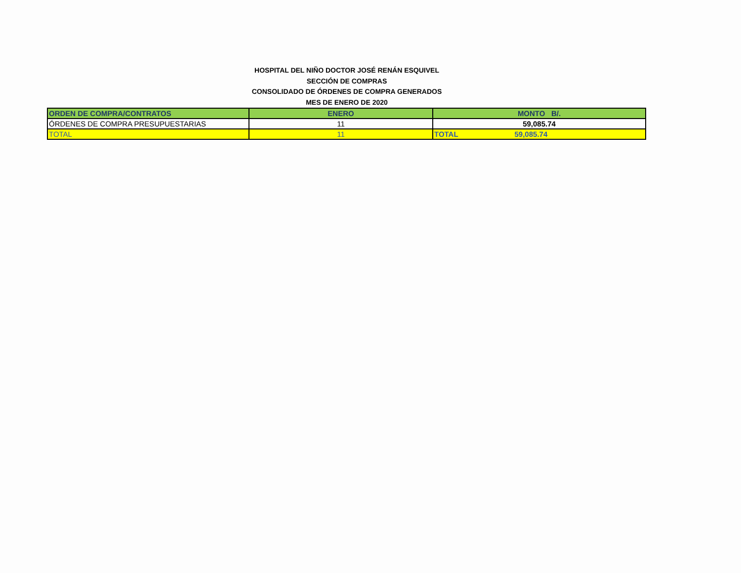HOSPITAL DEL NIÑO DOCTOR JOSÉ RENÁN ESQUIVEL
SECCIÓN DE COMPRAS
CONSOLIDADO DE ÓRDENES DE COMPRA GENERADOS
MES DE ENERO DE 2020
| ORDEN DE COMPRA/CONTRATOS | ENERO | MONTO B/. |
| --- | --- | --- |
| ÓRDENES DE COMPRA PRESUPUESTARIAS | 11 | 59,085.74 |
| TOTAL | 11 | TOTAL 59,085.74 |